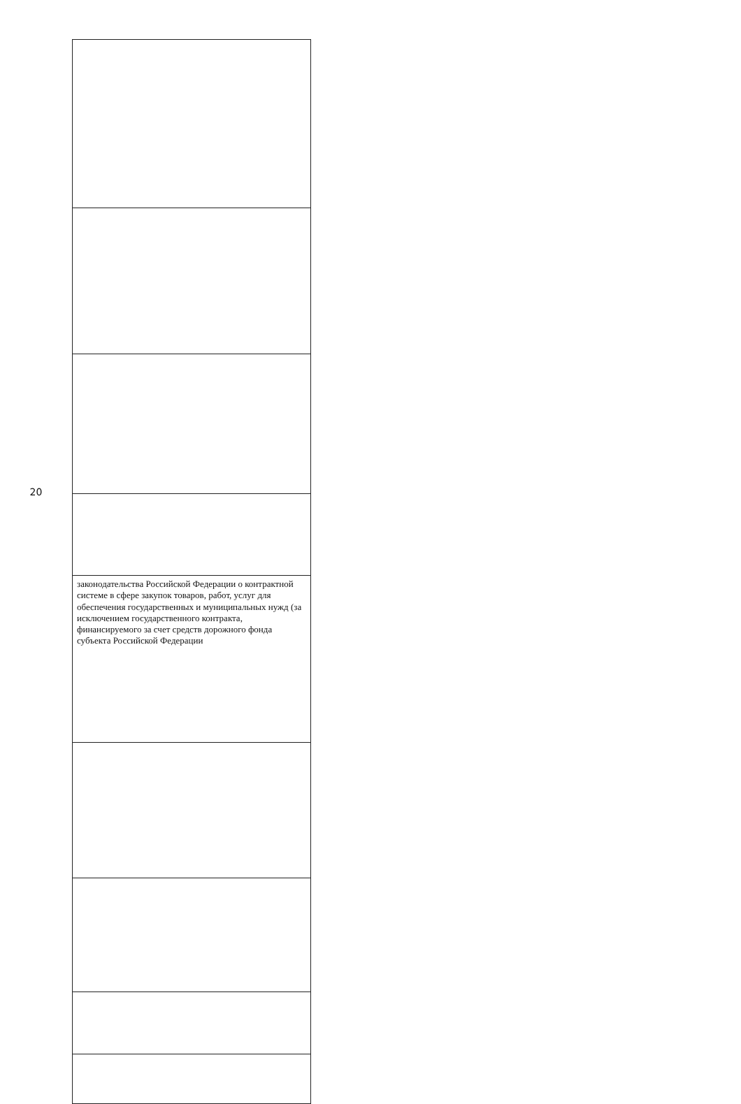20
| законодательства Российской Федерации о контрактной системе в сфере закупок товаров, работ, услуг для обеспечения государственных и муниципальных нужд (за исключением государственного контракта, финансируемого за счет средств дорожного фонда субъекта Российской Федерации |